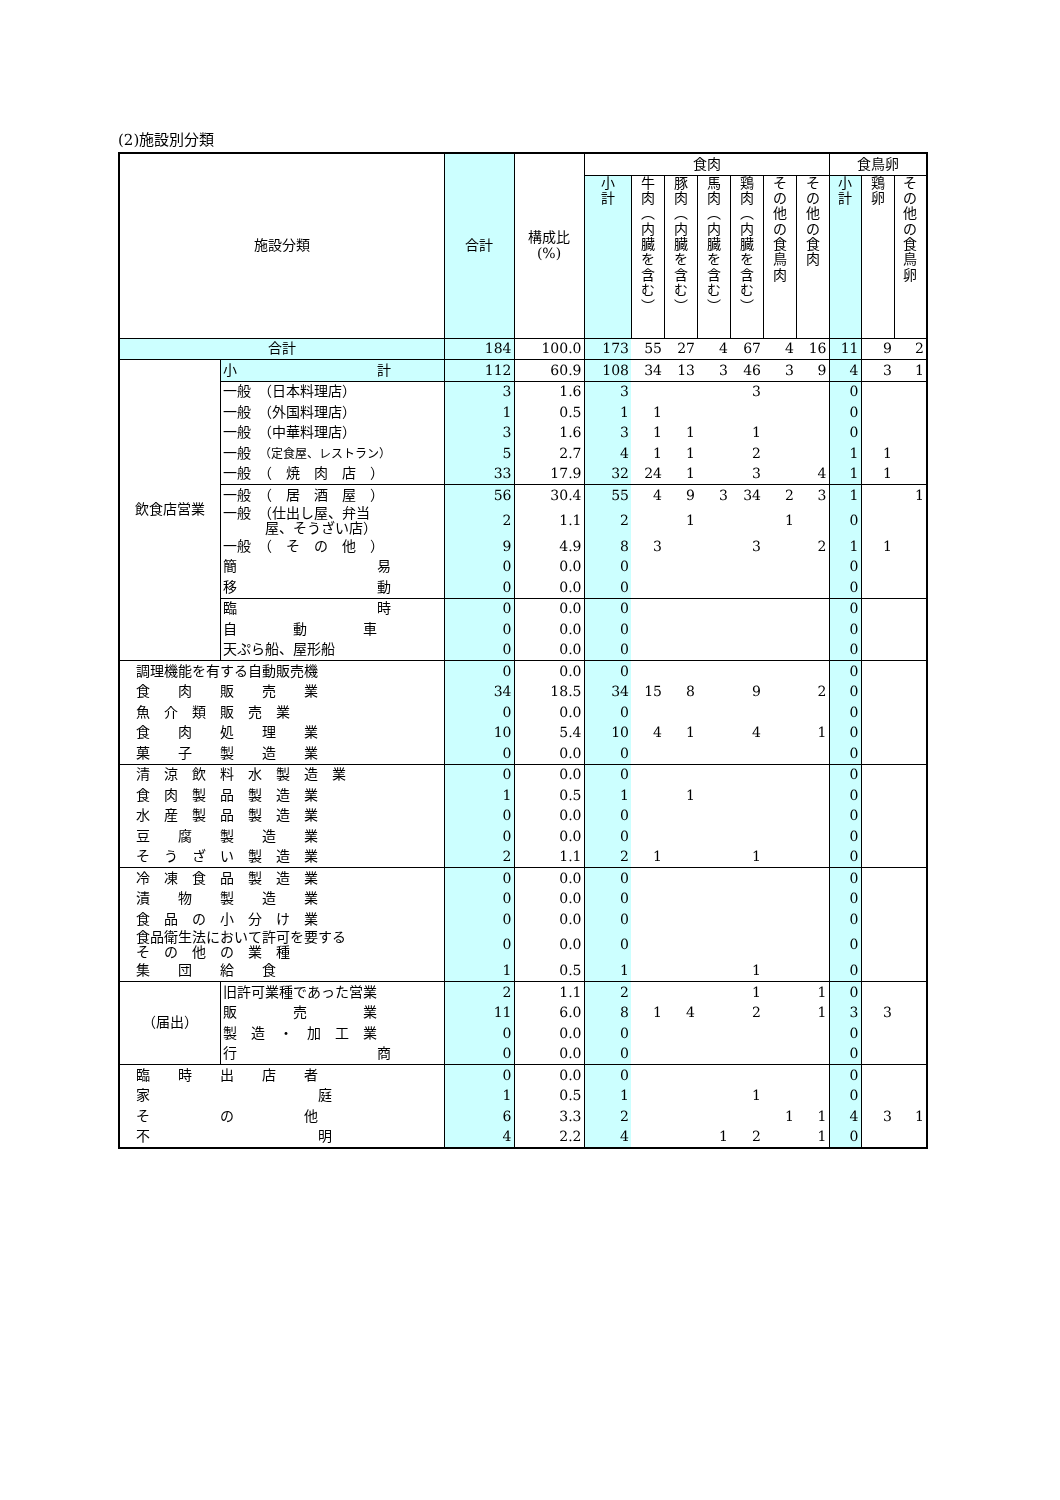(2)施設別分類
| 施設分類 | | 合計 | 構成比 (%) | 食肉 | | | | | | | 食鳥卵 | | |
| --- | --- | --- | --- | --- | --- | --- | --- | --- | --- | --- | --- | --- | --- |
| | | | | 小 計 | 牛 肉 ︵ 内 臓 を 含 む ︶ | 豚 肉 ︵ 内 臓 を 含 む ︶ | 馬 肉 ︵ 内 臓 を 含 む ︶ | 鶏 肉 ︵ 内 臓 を 含 む ︶ | そ の 他 の 食 鳥 肉 | そ の 他 の 食 肉 | 小 計 | 鶏 卵 | そ の 他 の 食 鳥 卵 |
| 合計 | | 184 | 100.0 | 173 | 55 | 27 | 4 | 67 | 4 | 16 | 11 | 9 | 2 |
| 飲食店営業 | 小 計 | 112 | 60.9 | 108 | 34 | 13 | 3 | 46 | 3 | 9 | 4 | 3 | 1 |
| | 一般 （日本料理店） | 3 | 1.6 | 3 | | | | 3 | | | 0 | | |
| | 一般 （外国料理店） | 1 | 0.5 | 1 | 1 | | | | | | 0 | | |
| | 一般 （中華料理店） | 3 | 1.6 | 3 | 1 | 1 | | 1 | | | 0 | | |
| | 一般 （定食屋、レストラン） | 5 | 2.7 | 4 | 1 | 1 | | 2 | | | 1 | 1 | |
| | 一般 （ 焼 肉 店 ） | 33 | 17.9 | 32 | 24 | 1 | | 3 | | 4 | 1 | 1 | |
| | 一般 （ 居 酒 屋 ） | 56 | 30.4 | 55 | 4 | 9 | 3 | 34 | 2 | 3 | 1 | | 1 |
| | 一般 （仕出し屋、弁当 屋、そうざい店） | 2 | 1.1 | 2 | | 1 | | | 1 | | 0 | | |
| | 一般 （ そ の 他 ） | 9 | 4.9 | 8 | 3 | | | 3 | | 2 | 1 | 1 | |
| | 簡 易 | 0 | 0.0 | 0 | | | | | | | 0 | | |
| | 移 動 | 0 | 0.0 | 0 | | | | | | | 0 | | |
| | 臨 時 | 0 | 0.0 | 0 | | | | | | | 0 | | |
| | 自 動 車 | 0 | 0.0 | 0 | | | | | | | 0 | | |
| | 天ぷら船、屋形船 | 0 | 0.0 | 0 | | | | | | | 0 | | |
| 調理機能を有する自動販売機 | | 0 | 0.0 | 0 | | | | | | | 0 | | |
| 食 肉 販 売 業 | | 34 | 18.5 | 34 | 15 | 8 | | 9 | | 2 | 0 | | |
| 魚 介 類 販 売 業 | | 0 | 0.0 | 0 | | | | | | | 0 | | |
| 食 肉 処 理 業 | | 10 | 5.4 | 10 | 4 | 1 | | 4 | | 1 | 0 | | |
| 菓 子 製 造 業 | | 0 | 0.0 | 0 | | | | | | | 0 | | |
| 清 涼 飲 料 水 製 造 業 | | 0 | 0.0 | 0 | | | | | | | 0 | | |
| 食 肉 製 品 製 造 業 | | 1 | 0.5 | 1 | | 1 | | | | | 0 | | |
| 水 産 製 品 製 造 業 | | 0 | 0.0 | 0 | | | | | | | 0 | | |
| 豆 腐 製 造 業 | | 0 | 0.0 | 0 | | | | | | | 0 | | |
| そ う ざ い 製 造 業 | | 2 | 1.1 | 2 | 1 | | | 1 | | | 0 | | |
| 冷 凍 食 品 製 造 業 | | 0 | 0.0 | 0 | | | | | | | 0 | | |
| 漬 物 製 造 業 | | 0 | 0.0 | 0 | | | | | | | 0 | | |
| 食 品 の 小 分 け 業 | | 0 | 0.0 | 0 | | | | | | | 0 | | |
| 食品衛生法において許可を要する そ の 他 の 業 種 | | 0 | 0.0 | 0 | | | | | | | 0 | | |
| 集 団 給 食 | | 1 | 0.5 | 1 | | | | 1 | | | 0 | | |
| （届出） | 旧許可業種であった営業 | 2 | 1.1 | 2 | | | | 1 | | 1 | 0 | | |
| | 販 売 業 | 11 | 6.0 | 8 | 1 | 4 | | 2 | | 1 | 3 | 3 | |
| | 製 造 ・ 加 工 業 | 0 | 0.0 | 0 | | | | | | | 0 | | |
| | 行 商 | 0 | 0.0 | 0 | | | | | | | 0 | | |
| 臨 時 出 店 者 | | 0 | 0.0 | 0 | | | | | | | 0 | | |
| 家 庭 | | 1 | 0.5 | 1 | | | | 1 | | | 0 | | |
| そ の 他 | | 6 | 3.3 | 2 | | | | | 1 | 1 | 4 | 3 | 1 |
| 不 明 | | 4 | 2.2 | 4 | | | 1 | 2 | | 1 | 0 | | |